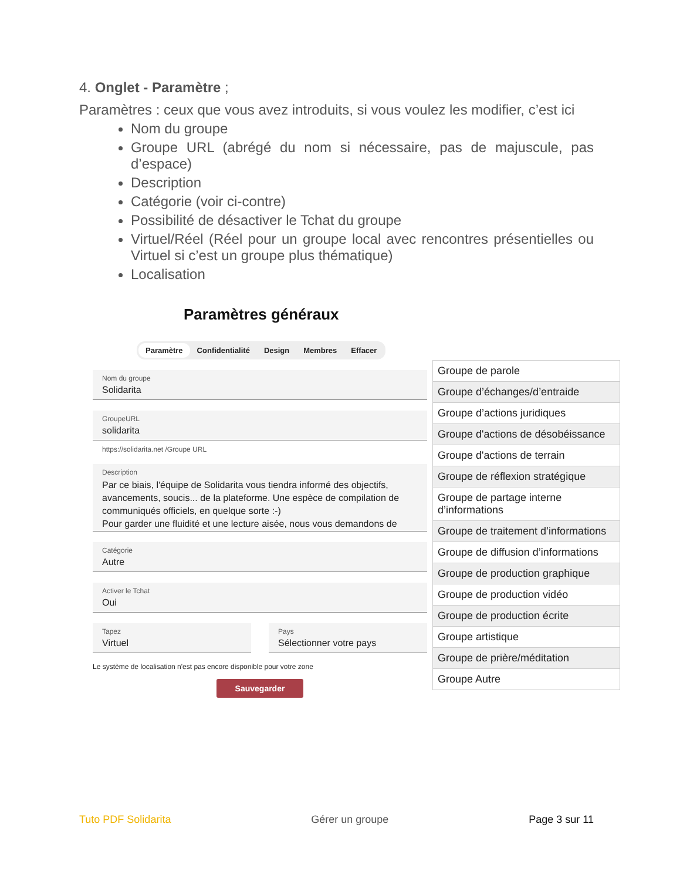4. Onglet - Paramètre ;
Paramètres : ceux que vous avez introduits, si vous voulez les modifier, c’est ici
Nom du groupe
Groupe URL (abrégé du nom si nécessaire, pas de majuscule, pas d’espace)
Description
Catégorie (voir ci-contre)
Possibilité de désactiver le Tchat du groupe
Virtuel/Réel (Réel pour un groupe local avec rencontres présentielles ou Virtuel si c’est un groupe plus thématique)
Localisation
Paramètres généraux
Paramètre Confidentialité Design Membres Effacer
Nom du groupe
Solidarita
GroupeURL
solidarita
https://solidarita.net /Groupe URL
Description
Par ce biais, l'équipe de Solidarita vous tiendra informé des objectifs, avancements, soucis... de la plateforme. Une espèce de compilation de communiqués officiels, en quelque sorte :-)
Pour garder une fluidité et une lecture aisée, nous vous demandons de
Catégorie
Autre
Activer le Tchat
Oui
Tapez
Virtuel
Pays
Sélectionner votre pays
Le système de localisation n'est pas encore disponible pour votre zone
Sauvegarder
| Groupe de parole |
| Groupe d’échanges/d’entraide |
| Groupe d’actions juridiques |
| Groupe d'actions de désobéissance |
| Groupe d'actions de terrain |
| Groupe de réflexion stratégique |
| Groupe de partage interne d’informations |
| Groupe de traitement d’informations |
| Groupe de diffusion d’informations |
| Groupe de production graphique |
| Groupe de production vidéo |
| Groupe de production écrite |
| Groupe artistique |
| Groupe de prière/méditation |
| Groupe Autre |
Tuto PDF Solidarita Gérer un groupe Page 3 sur 11